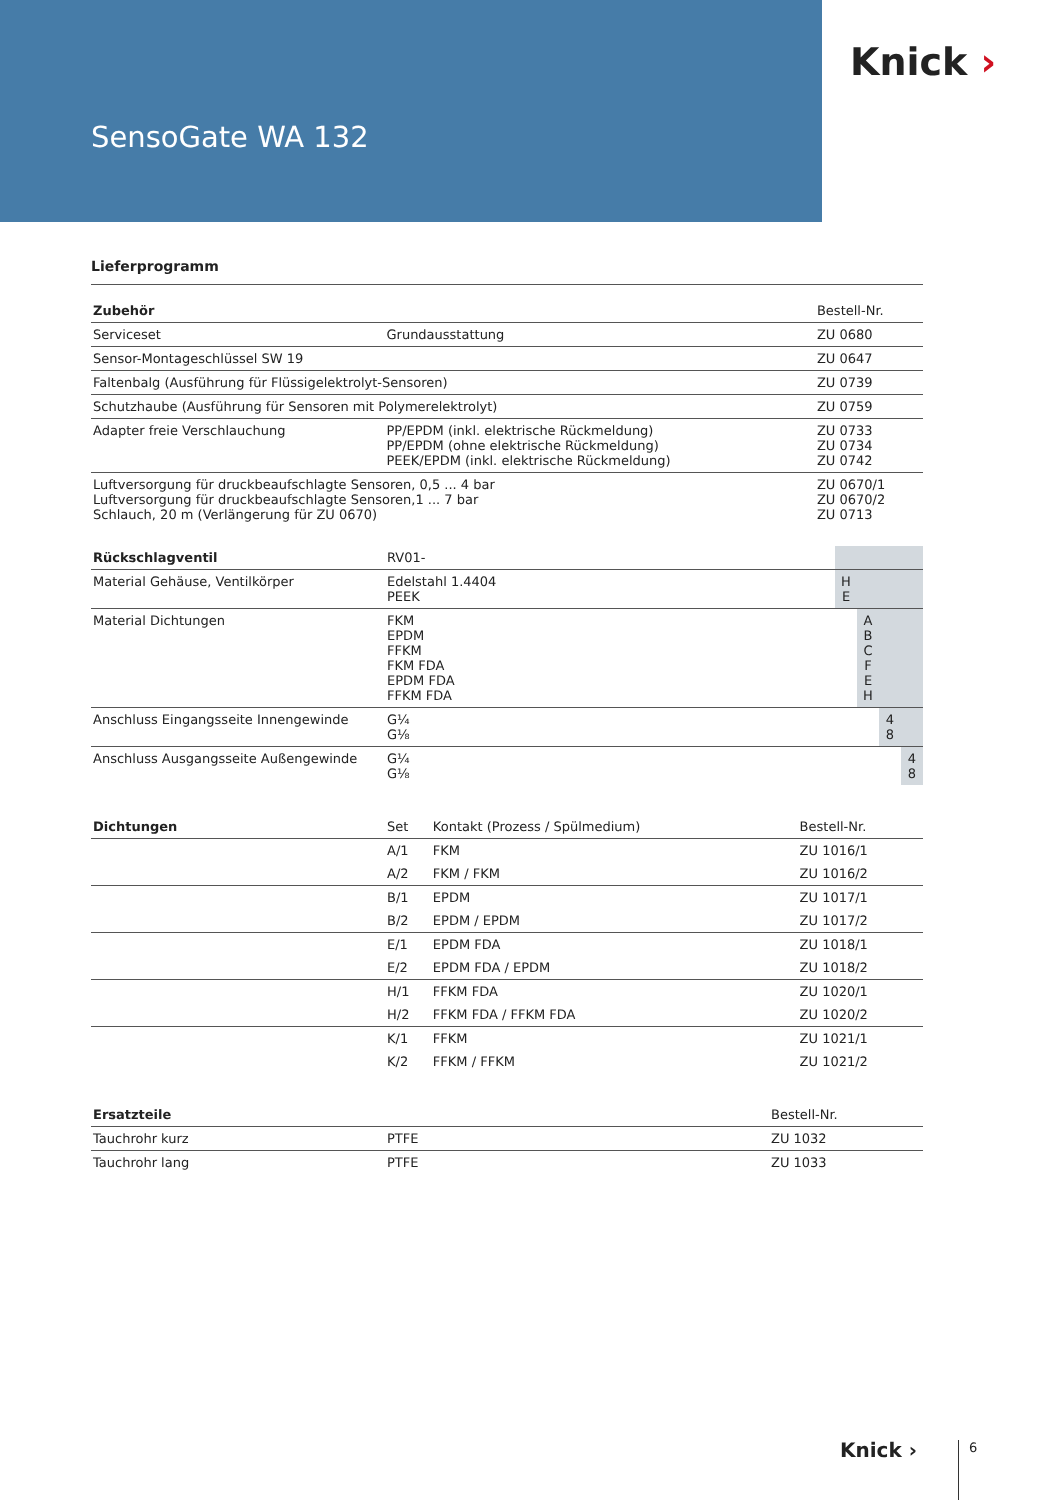SensoGate WA 132
Knick ›
Lieferprogramm
| Zubehör | | Bestell-Nr. |
| --- | --- | --- |
| Serviceset | Grundausstattung | ZU 0680 |
| Sensor-Montageschlüssel SW 19 | | ZU 0647 |
| Faltenbalg (Ausführung für Flüssigelektrolyt-Sensoren) | | ZU 0739 |
| Schutzhaube (Ausführung für Sensoren mit Polymerelektrolyt) | | ZU 0759 |
| Adapter freie Verschlauchung | PP/EPDM (inkl. elektrische Rückmeldung) PP/EPDM (ohne elektrische Rückmeldung) PEEK/EPDM (inkl. elektrische Rückmeldung) | ZU 0733 ZU 0734 ZU 0742 |
| Luftversorgung für druckbeaufschlagte Sensoren, 0,5 ... 4 bar Luftversorgung für druckbeaufschlagte Sensoren,1 ... 7 bar Schlauch, 20 m (Verlängerung für ZU 0670) | | ZU 0670/1 ZU 0670/2 ZU 0713 |
| Rückschlagventil | RV01- | | | | |
| --- | --- | --- | --- | --- | --- |
| Material Gehäuse, Ventilkörper | Edelstahl 1.4404 PEEK | H E | | | |
| Material Dichtungen | FKM EPDM FFKM FKM FDA EPDM FDA FFKM FDA | | A B C F E H | | |
| Anschluss Eingangsseite Innengewinde | G¼ G⅛ | | | 4 8 | |
| Anschluss Ausgangsseite Außengewinde | G¼ G⅛ | | | | 4 8 |
| Dichtungen | Set | Kontakt (Prozess / Spülmedium) | Bestell-Nr. |
| --- | --- | --- | --- |
| | A/1 | FKM | ZU 1016/1 |
| | A/2 | FKM / FKM | ZU 1016/2 |
| | B/1 | EPDM | ZU 1017/1 |
| | B/2 | EPDM / EPDM | ZU 1017/2 |
| | E/1 | EPDM FDA | ZU 1018/1 |
| | E/2 | EPDM FDA / EPDM | ZU 1018/2 |
| | H/1 | FFKM FDA | ZU 1020/1 |
| | H/2 | FFKM FDA / FFKM FDA | ZU 1020/2 |
| | K/1 | FFKM | ZU 1021/1 |
| | K/2 | FFKM / FFKM | ZU 1021/2 |
| Ersatzteile | | Bestell-Nr. |
| --- | --- | --- |
| Tauchrohr kurz | PTFE | ZU 1032 |
| Tauchrohr lang | PTFE | ZU 1033 |
Knick › 6